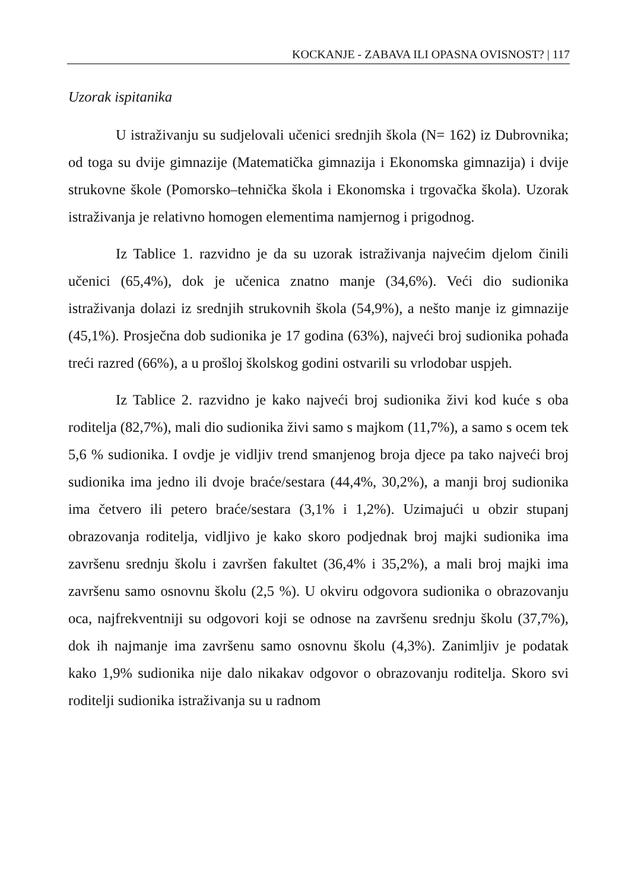KOCKANJE - ZABAVA ILI OPASNA OVISNOST? | 117
Uzorak ispitanika
U istraživanju su sudjelovali učenici srednjih škola (N= 162) iz Dubrovnika; od toga su dvije gimnazije (Matematička gimnazija i Ekonomska gimnazija) i dvije strukovne škole (Pomorsko–tehnička škola i Ekonomska i trgovačka škola). Uzorak istraživanja je relativno homogen elementima namjernog i prigodnog.
Iz Tablice 1. razvidno je da su uzorak istraživanja najvećim djelom činili učenici (65,4%), dok je učenica znatno manje (34,6%). Veći dio sudionika istraživanja dolazi iz srednjih strukovnih škola (54,9%), a nešto manje iz gimnazije (45,1%). Prosječna dob sudionika je 17 godina (63%), najveći broj sudionika pohađa treći razred (66%), a u prošloj školskog godini ostvarili su vrlodobar uspjeh.
Iz Tablice 2. razvidno je kako najveći broj sudionika živi kod kuće s oba roditelja (82,7%), mali dio sudionika živi samo s majkom (11,7%), a samo s ocem tek 5,6 % sudionika. I ovdje je vidljiv trend smanjenog broja djece pa tako najveći broj sudionika ima jedno ili dvoje braće/sestara (44,4%, 30,2%), a manji broj sudionika ima četvero ili petero braće/sestara (3,1% i 1,2%). Uzimajući u obzir stupanj obrazovanja roditelja, vidljivo je kako skoro podjednak broj majki sudionika ima završenu srednju školu i završen fakultet (36,4% i 35,2%), a mali broj majki ima završenu samo osnovnu školu (2,5 %). U okviru odgovora sudionika o obrazovanju oca, najfrekventniji su odgovori koji se odnose na završenu srednju školu (37,7%), dok ih najmanje ima završenu samo osnovnu školu (4,3%). Zanimljiv je podatak kako 1,9% sudionika nije dalo nikakav odgovor o obrazovanju roditelja. Skoro svi roditelji sudionika istraživanja su u radnom